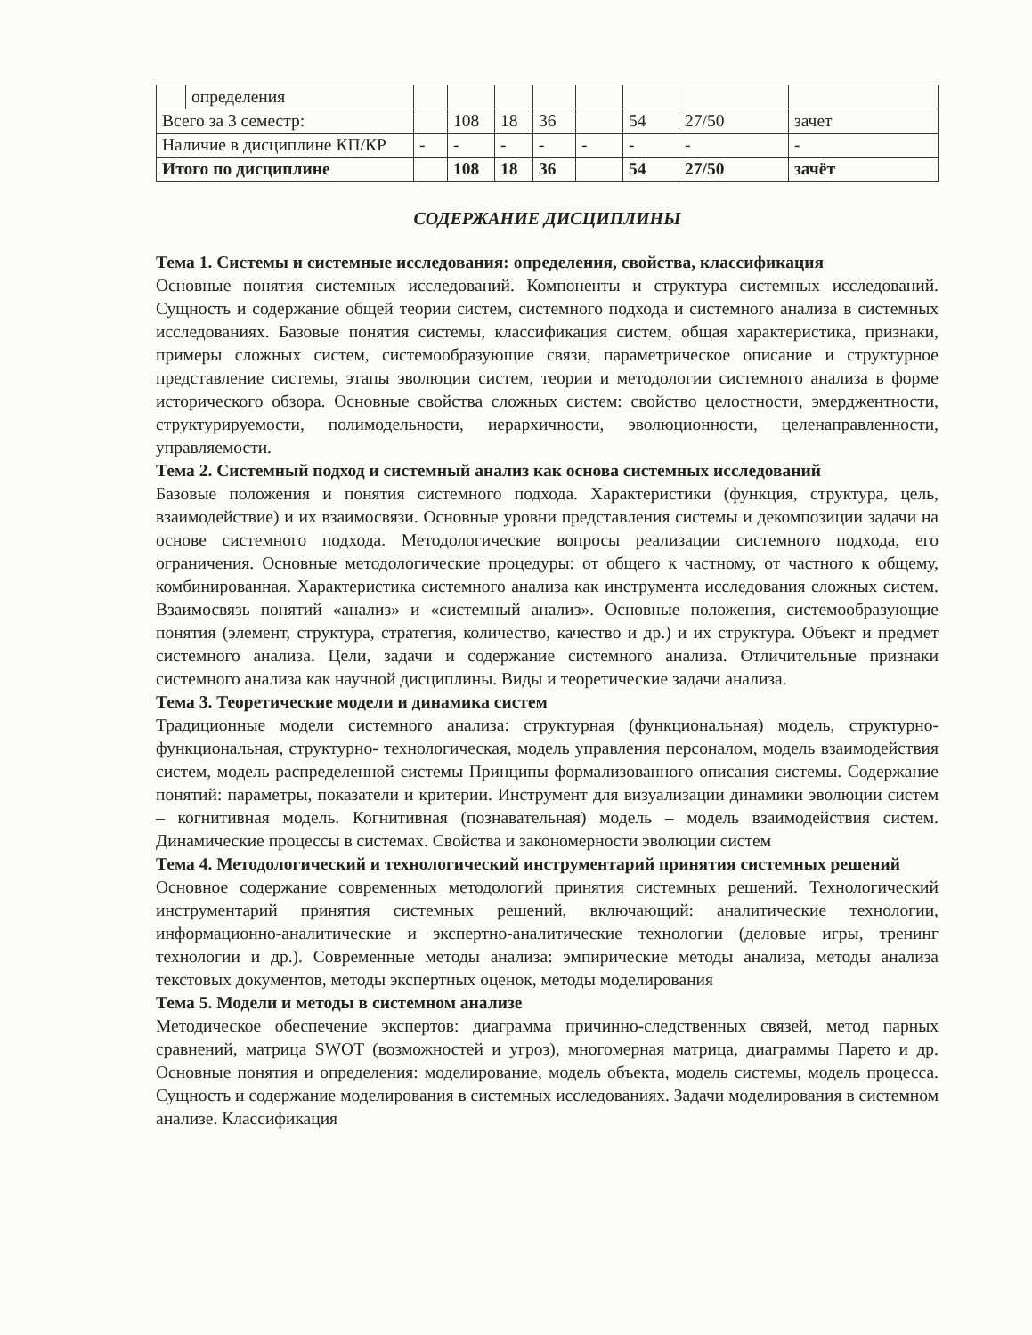| | определения | | | | | | | | |
| Всего за 3 семестр: | | | 108 | 18 | 36 | | 54 | 27/50 | зачет |
| Наличие в дисциплине КП/КР | | - | - | - | - | - | - | - | - |
| Итого по дисциплине | | | 108 | 18 | 36 | | 54 | 27/50 | зачёт |
СОДЕРЖАНИЕ ДИСЦИПЛИНЫ
Тема 1. Системы и системные исследования: определения, свойства, классификация
Основные понятия системных исследований. Компоненты и структура системных исследований. Сущность и содержание общей теории систем, системного подхода и системного анализа в системных исследованиях. Базовые понятия системы, классификация систем, общая характеристика, признаки, примеры сложных систем, системообразующие связи, параметрическое описание и структурное представление системы, этапы эволюции систем, теории и методологии системного анализа в форме исторического обзора. Основные свойства сложных систем: свойство целостности, эмерджентности, структурируемости, полимодельности, иерархичности, эволюционности, целенаправленности, управляемости.
Тема 2. Системный подход и системный анализ как основа системных исследований
Базовые положения и понятия системного подхода. Характеристики (функция, структура, цель, взаимодействие) и их взаимосвязи. Основные уровни представления системы и декомпозиции задачи на основе системного подхода. Методологические вопросы реализации системного подхода, его ограничения. Основные методологические процедуры: от общего к частному, от частного к общему, комбинированная. Характеристика системного анализа как инструмента исследования сложных систем. Взаимосвязь понятий «анализ» и «системный анализ». Основные положения, системообразующие понятия (элемент, структура, стратегия, количество, качество и др.) и их структура. Объект и предмет системного анализа. Цели, задачи и содержание системного анализа. Отличительные признаки системного анализа как научной дисциплины. Виды и теоретические задачи анализа.
Тема 3. Теоретические модели и динамика систем
Традиционные модели системного анализа: структурная (функциональная) модель, структурно-функциональная, структурно- технологическая, модель управления персоналом, модель взаимодействия систем, модель распределенной системы Принципы формализованного описания системы. Содержание понятий: параметры, показатели и критерии. Инструмент для визуализации динамики эволюции систем – когнитивная модель. Когнитивная (познавательная) модель – модель взаимодействия систем. Динамические процессы в системах. Свойства и закономерности эволюции систем
Тема 4. Методологический и технологический инструментарий принятия системных решений
Основное содержание современных методологий принятия системных решений. Технологический инструментарий принятия системных решений, включающий: аналитические технологии, информационно-аналитические и экспертно-аналитические технологии (деловые игры, тренинг технологии и др.). Современные методы анализа: эмпирические методы анализа, методы анализа текстовых документов, методы экспертных оценок, методы моделирования
Тема 5. Модели и методы в системном анализе
Методическое обеспечение экспертов: диаграмма причинно-следственных связей, метод парных сравнений, матрица SWOT (возможностей и угроз), многомерная матрица, диаграммы Парето и др. Основные понятия и определения: моделирование, модель объекта, модель системы, модель процесса. Сущность и содержание моделирования в системных исследованиях. Задачи моделирования в системном анализе. Классификация